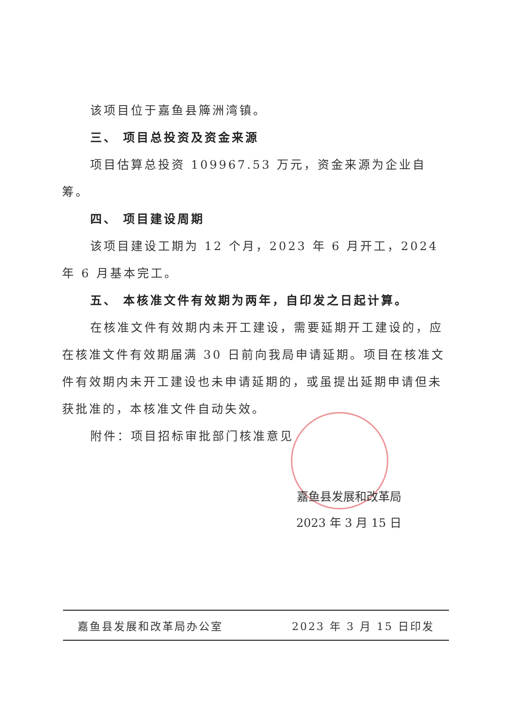该项目位于嘉鱼县簰洲湾镇。
三、 项目总投资及资金来源
项目估算总投资 109967.53 万元，资金来源为企业自筹。
四、 项目建设周期
该项目建设工期为 12 个月，2023 年 6 月开工，2024 年 6 月基本完工。
五、 本核准文件有效期为两年，自印发之日起计算。
在核准文件有效期内未开工建设，需要延期开工建设的，应在核准文件有效期届满 30 日前向我局申请延期。项目在核准文件有效期内未开工建设也未申请延期的，或虽提出延期申请但未获批准的，本核准文件自动失效。
附件：项目招标审批部门核准意见
嘉鱼县发展和改革局
2023 年 3 月 15 日
嘉鱼县发展和改革局办公室 2023 年 3 月 15 日印发